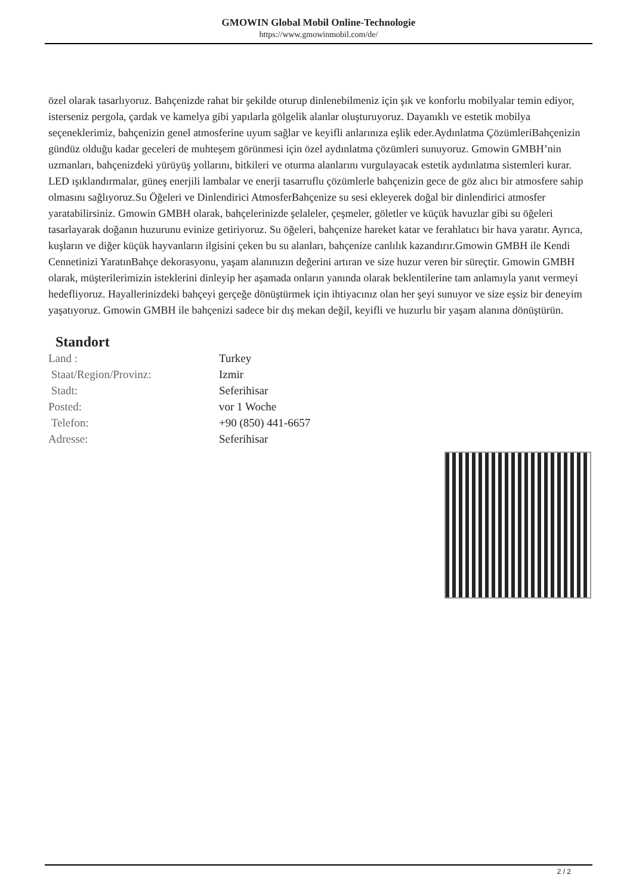GMOWIN Global Mobil Online-Technologie
https://www.gmowinmobil.com/de/
özel olarak tasarlıyoruz. Bahçenizde rahat bir şekilde oturup dinlenebilmeniz için şık ve konforlu mobilyalar temin ediyor, isterseniz pergola, çardak ve kamelya gibi yapılarla gölgelik alanlar oluşturuyoruz. Dayanıklı ve estetik mobilya seçeneklerimiz, bahçenizin genel atmosferine uyum sağlar ve keyifli anlarınıza eşlik eder.Aydınlatma ÇözümleriBahçenizin gündüz olduğu kadar geceleri de muhteşem görünmesi için özel aydınlatma çözümleri sunuyoruz. Gmowin GMBH’nin uzmanları, bahçenizdeki yürüyüş yollarını, bitkileri ve oturma alanlarını vurgulayacak estetik aydınlatma sistemleri kurar. LED ışıklandırmalar, güneş enerjili lambalar ve enerji tasarruflu çözümlerle bahçenizin gece de göz alıcı bir atmosfere sahip olmasını sağlıyoruz.Su Öğeleri ve Dinlendirici AtmosferBahçenize su sesi ekleyerek doğal bir dinlendirici atmosfer yaratabilirsiniz. Gmowin GMBH olarak, bahçelerinizde şelaleler, çeşmeler, göletler ve küçük havuzlar gibi su öğeleri tasarlayarak doğanın huzurunu evinize getiriyoruz. Su öğeleri, bahçenize hareket katar ve ferahlatıcı bir hava yaratır. Ayrıca, kuşların ve diğer küçük hayvanların ilgisini çeken bu su alanları, bahçenize canlılık kazandırır.Gmowin GMBH ile Kendi Cennetinizi YaratınBahçe dekorasyonu, yaşam alanınızın değerini artıran ve size huzur veren bir süreçtir. Gmowin GMBH olarak, müşterilerimizin isteklerini dinleyip her aşamada onların yanında olarak beklentilerine tam anlamıyla yanıt vermeyi hedefliyoruz. Hayallerinizdeki bahçeyi gerçeğe dönüştürmek için ihtiyacınız olan her şeyi sunuyor ve size eşsiz bir deneyim yaşatıyoruz. Gmowin GMBH ile bahçenizi sadece bir dış mekan değil, keyifli ve huzurlu bir yaşam alanına dönüştürün.
Standort
| Land : | Turkey |
| Staat/Region/Provinz: | Izmir |
| Stadt: | Seferihisar |
| Posted: | vor 1 Woche |
| Telefon: | +90 (850) 441-6657 |
| Adresse: | Seferihisar |
2 / 2